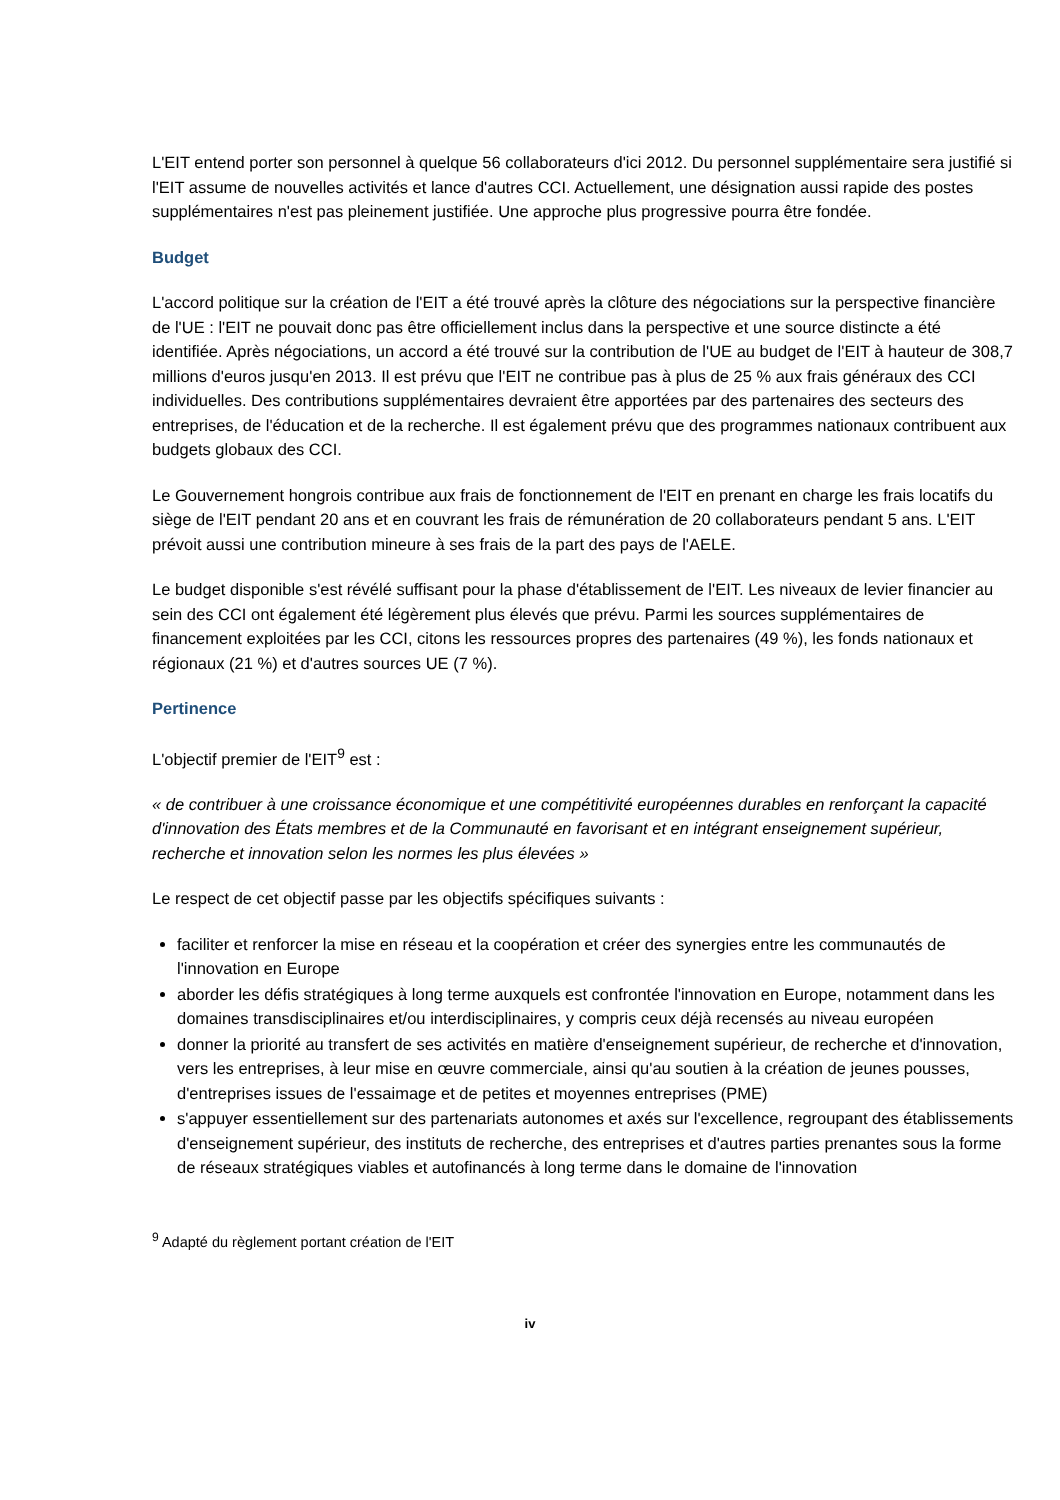L'EIT entend porter son personnel à quelque 56 collaborateurs d'ici 2012. Du personnel supplémentaire sera justifié si l'EIT assume de nouvelles activités et lance d'autres CCI. Actuellement, une désignation aussi rapide des postes supplémentaires n'est pas pleinement justifiée. Une approche plus progressive pourra être fondée.
Budget
L'accord politique sur la création de l'EIT a été trouvé après la clôture des négociations sur la perspective financière de l'UE : l'EIT ne pouvait donc pas être officiellement inclus dans la perspective et une source distincte a été identifiée. Après négociations, un accord a été trouvé sur la contribution de l'UE au budget de l'EIT à hauteur de 308,7 millions d'euros jusqu'en 2013. Il est prévu que l'EIT ne contribue pas à plus de 25 % aux frais généraux des CCI individuelles. Des contributions supplémentaires devraient être apportées par des partenaires des secteurs des entreprises, de l'éducation et de la recherche. Il est également prévu que des programmes nationaux contribuent aux budgets globaux des CCI.
Le Gouvernement hongrois contribue aux frais de fonctionnement de l'EIT en prenant en charge les frais locatifs du siège de l'EIT pendant 20 ans et en couvrant les frais de rémunération de 20 collaborateurs pendant 5 ans. L'EIT prévoit aussi une contribution mineure à ses frais de la part des pays de l'AELE.
Le budget disponible s'est révélé suffisant pour la phase d'établissement de l'EIT. Les niveaux de levier financier au sein des CCI ont également été légèrement plus élevés que prévu. Parmi les sources supplémentaires de financement exploitées par les CCI, citons les ressources propres des partenaires (49 %), les fonds nationaux et régionaux (21 %) et d'autres sources UE (7 %).
Pertinence
L'objectif premier de l'EIT<sup>9</sup> est :
« de contribuer à une croissance économique et une compétitivité européennes durables en renforçant la capacité d'innovation des États membres et de la Communauté en favorisant et en intégrant enseignement supérieur, recherche et innovation selon les normes les plus élevées »
Le respect de cet objectif passe par les objectifs spécifiques suivants :
faciliter et renforcer la mise en réseau et la coopération et créer des synergies entre les communautés de l'innovation en Europe
aborder les défis stratégiques à long terme auxquels est confrontée l'innovation en Europe, notamment dans les domaines transdisciplinaires et/ou interdisciplinaires, y compris ceux déjà recensés au niveau européen
donner la priorité au transfert de ses activités en matière d'enseignement supérieur, de recherche et d'innovation, vers les entreprises, à leur mise en œuvre commerciale, ainsi qu'au soutien à la création de jeunes pousses, d'entreprises issues de l'essaimage et de petites et moyennes entreprises (PME)
s'appuyer essentiellement sur des partenariats autonomes et axés sur l'excellence, regroupant des établissements d'enseignement supérieur, des instituts de recherche, des entreprises et d'autres parties prenantes sous la forme de réseaux stratégiques viables et autofinancés à long terme dans le domaine de l'innovation
<sup>9</sup> Adapté du règlement portant création de l'EIT
iv